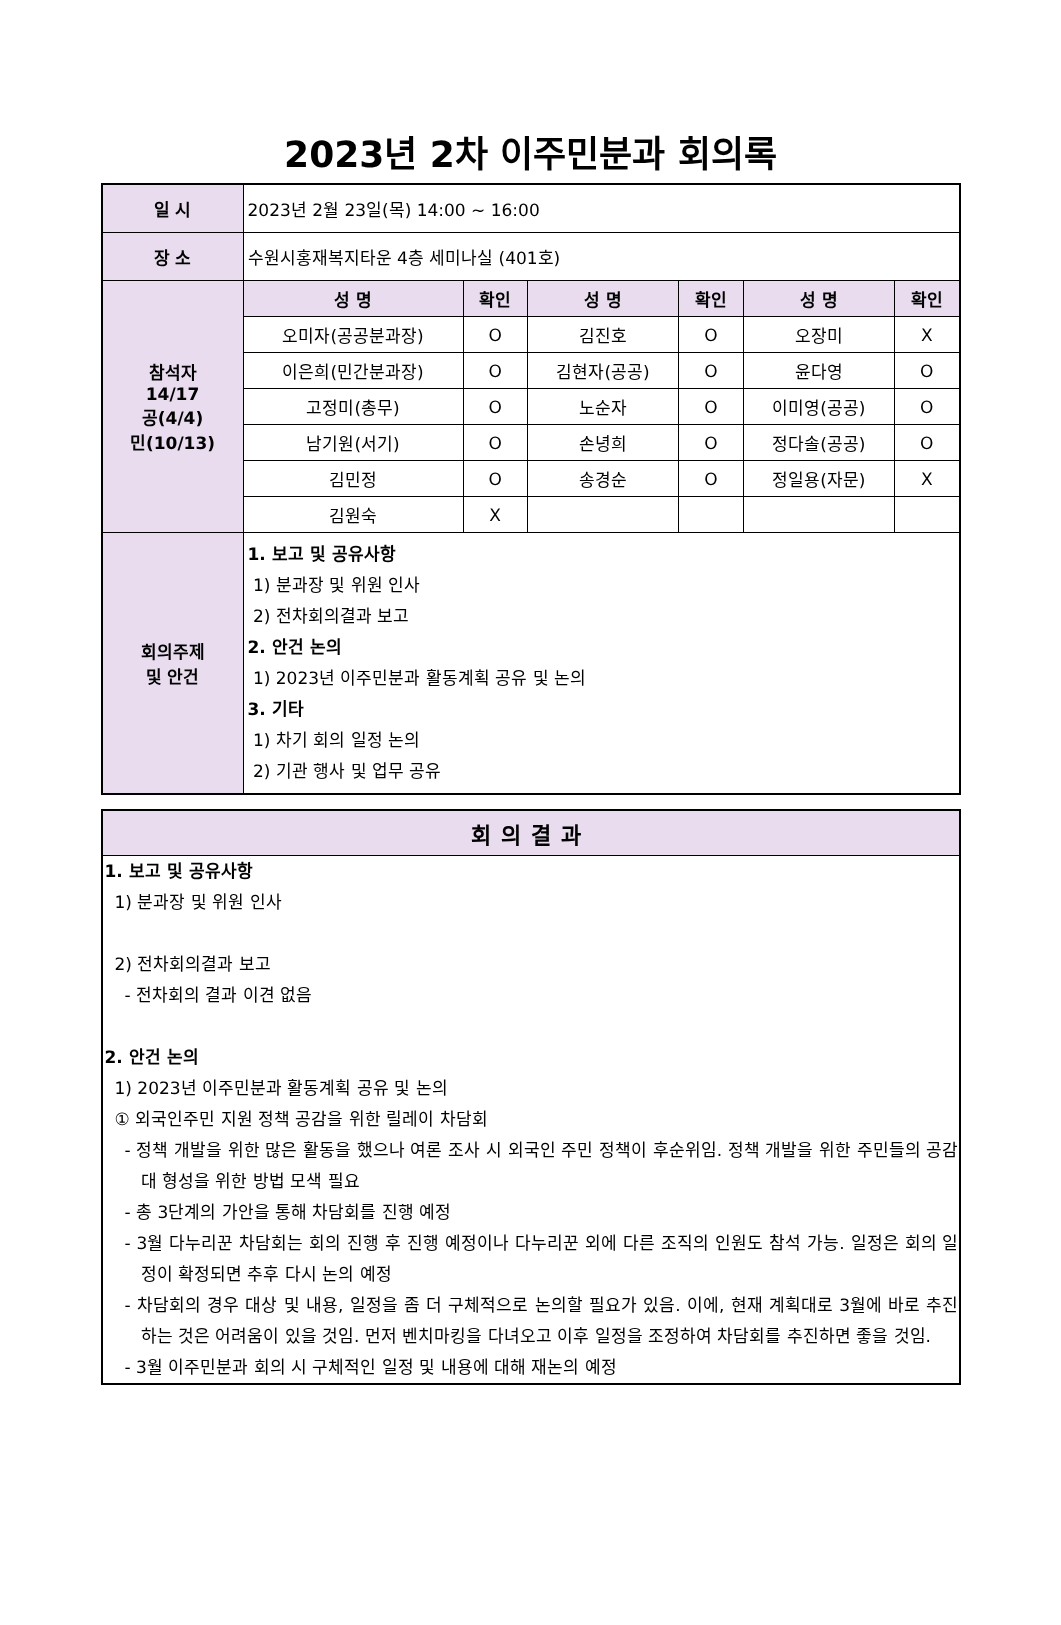2023년 2차 이주민분과 회의록
| 일 시 | 2023년 2월 23일(목) 14:00 ~ 16:00 | | | | | |
| 장 소 | 수원시홍재복지타운 4층 세미나실 (401호) | | | | | |
| 참석자 14/17 공(4/4) 민(10/13) | 성 명 | 확인 | 성 명 | 확인 | 성 명 | 확인 |
| | 오미자(공공분과장) | O | 김진호 | O | 오장미 | X |
| | 이은희(민간분과장) | O | 김현자(공공) | O | 윤다영 | O |
| | 고정미(총무) | O | 노순자 | O | 이미영(공공) | O |
| | 남기원(서기) | O | 손녕희 | O | 정다솔(공공) | O |
| | 김민정 | O | 송경순 | O | 정일용(자문) | X |
| | 김원숙 | X | | | | |
| 회의주제 및 안건 | 1. 보고 및 공유사항 1) 분과장 및 위원 인사 2) 전차회의결과 보고 2. 안건 논의 1) 2023년 이주민분과 활동계획 공유 및 논의 3. 기타 1) 차기 회의 일정 논의 2) 기관 행사 및 업무 공유 | | | | | |
회의결과
1. 보고 및 공유사항
1) 분과장 및 위원 인사
2) 전차회의결과 보고
- 전차회의 결과 이견 없음
2. 안건 논의
1) 2023년 이주민분과 활동계획 공유 및 논의
① 외국인주민 지원 정책 공감을 위한 릴레이 차담회
- 정책 개발을 위한 많은 활동을 했으나 여론 조사 시 외국인 주민 정책이 후순위임. 정책 개발을 위한 주민들의 공감대 형성을 위한 방법 모색 필요
- 총 3단계의 가안을 통해 차담회를 진행 예정
- 3월 다누리꾼 차담회는 회의 진행 후 진행 예정이나 다누리꾼 외에 다른 조직의 인원도 참석 가능. 일정은 회의 일정이 확정되면 추후 다시 논의 예정
- 차담회의 경우 대상 및 내용, 일정을 좀 더 구체적으로 논의할 필요가 있음. 이에, 현재 계획대로 3월에 바로 추진하는 것은 어려움이 있을 것임. 먼저 벤치마킹을 다녀오고 이후 일정을 조정하여 차담회를 추진하면 좋을 것임.
- 3월 이주민분과 회의 시 구체적인 일정 및 내용에 대해 재논의 예정